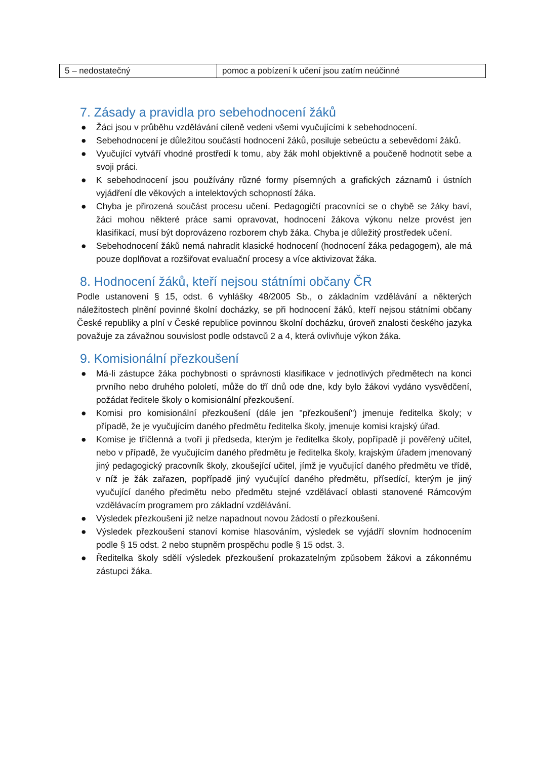| 5 – nedostatečný | pomoc a pobízení k učení jsou zatím neúčinné |
7. Zásady a pravidla pro sebehodnocení žáků
● Žáci jsou v průběhu vzdělávání cíleně vedeni všemi vyučujícími k sebehodnocení.
● Sebehodnocení je důležitou součástí hodnocení žáků, posiluje sebeúctu a sebevědomí žáků.
● Vyučující vytváří vhodné prostředí k tomu, aby žák mohl objektivně a poučeně hodnotit sebe a svoji práci.
● K sebehodnocení jsou používány různé formy písemných a grafických záznamů i ústních vyjádření dle věkových a intelektových schopností žáka.
● Chyba je přirozená součást procesu učení. Pedagogičtí pracovníci se o chybě se žáky baví, žáci mohou některé práce sami opravovat, hodnocení žákova výkonu nelze provést jen klasifikací, musí být doprovázeno rozborem chyb žáka. Chyba je důležitý prostředek učení.
● Sebehodnocení žáků nemá nahradit klasické hodnocení (hodnocení žáka pedagogem), ale má pouze doplňovat a rozšiřovat evaluační procesy a více aktivizovat žáka.
8. Hodnocení žáků, kteří nejsou státními občany ČR
Podle ustanovení § 15, odst. 6 vyhlášky 48/2005 Sb., o základním vzdělávání a některých náležitostech plnění povinné školní docházky, se při hodnocení žáků, kteří nejsou státními občany České republiky a plní v České republice povinnou školní docházku, úroveň znalosti českého jazyka považuje za závažnou souvislost podle odstavců 2 a 4, která ovlivňuje výkon žáka.
9. Komisionální přezkoušení
● Má-li zástupce žáka pochybnosti o správnosti klasifikace v jednotlivých předmětech na konci prvního nebo druhého pololetí, může do tří dnů ode dne, kdy bylo žákovi vydáno vysvědčení, požádat ředitele školy o komisionální přezkoušení.
● Komisi pro komisionální přezkoušení (dále jen "přezkoušení") jmenuje ředitelka školy; v případě, že je vyučujícím daného předmětu ředitelka školy, jmenuje komisi krajský úřad.
● Komise je tříčlenná a tvoří ji předseda, kterým je ředitelka školy, popřípadě jí pověřený učitel, nebo v případě, že vyučujícím daného předmětu je ředitelka školy, krajským úřadem jmenovaný jiný pedagogický pracovník školy, zkoušející učitel, jímž je vyučující daného předmětu ve třídě, v níž je žák zařazen, popřípadě jiný vyučující daného předmětu, přísedící, kterým je jiný vyučující daného předmětu nebo předmětu stejné vzdělávací oblasti stanovené Rámcovým vzdělávacím programem pro základní vzdělávání.
● Výsledek přezkoušení již nelze napadnout novou žádostí o přezkoušení.
● Výsledek přezkoušení stanoví komise hlasováním, výsledek se vyjádří slovním hodnocením podle § 15 odst. 2 nebo stupněm prospěchu podle § 15 odst. 3.
● Ředitelka školy sdělí výsledek přezkoušení prokazatelným způsobem žákovi a zákonnému zástupci žáka.